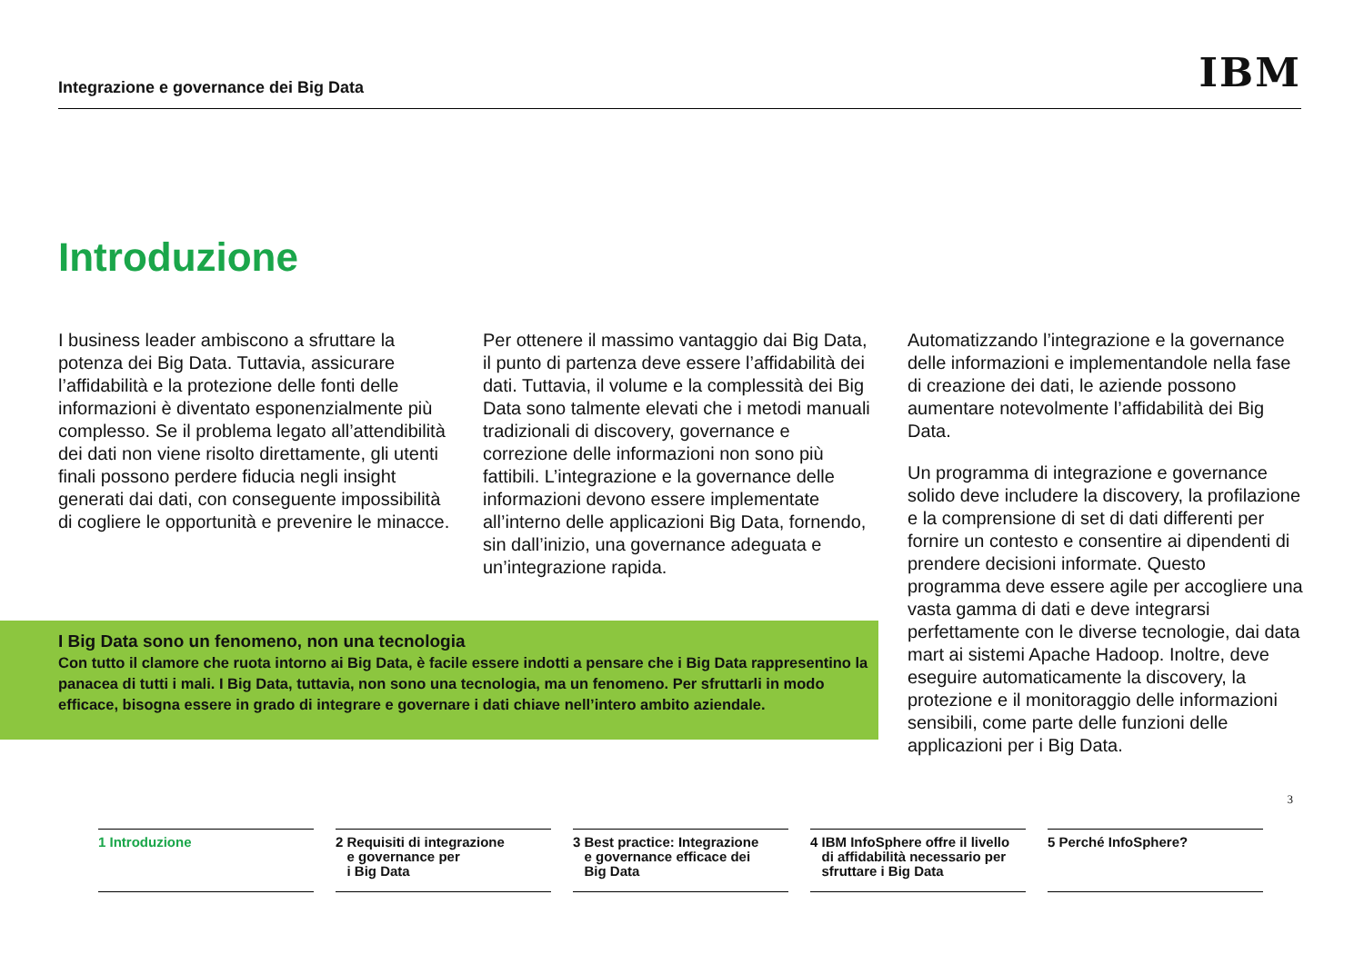Integrazione e governance dei Big Data
IBM
Introduzione
I business leader ambiscono a sfruttare la potenza dei Big Data. Tuttavia, assicurare l’affidabilità e la protezione delle fonti delle informazioni è diventato esponenzialmente più complesso. Se il problema legato all’attendibilità dei dati non viene risolto direttamente, gli utenti finali possono perdere fiducia negli insight generati dai dati, con conseguente impossibilità di cogliere le opportunità e prevenire le minacce.
Per ottenere il massimo vantaggio dai Big Data, il punto di partenza deve essere l’affidabilità dei dati. Tuttavia, il volume e la complessità dei Big Data sono talmente elevati che i metodi manuali tradizionali di discovery, governance e correzione delle informazioni non sono più fattibili. L’integrazione e la governance delle informazioni devono essere implementate all’interno delle applicazioni Big Data, fornendo, sin dall’inizio, una governance adeguata e un’integrazione rapida.
Automatizzando l’integrazione e la governance delle informazioni e implementandole nella fase di creazione dei dati, le aziende possono aumentare notevolmente l’affidabilità dei Big Data.
Un programma di integrazione e governance solido deve includere la discovery, la profilazione e la comprensione di set di dati differenti per fornire un contesto e consentire ai dipendenti di prendere decisioni informate. Questo programma deve essere agile per accogliere una vasta gamma di dati e deve integrarsi perfettamente con le diverse tecnologie, dai data mart ai sistemi Apache Hadoop. Inoltre, deve eseguire automaticamente la discovery, la protezione e il monitoraggio delle informazioni sensibili, come parte delle funzioni delle applicazioni per i Big Data.
I Big Data sono un fenomeno, non una tecnologia
Con tutto il clamore che ruota intorno ai Big Data, è facile essere indotti a pensare che i Big Data rappresentino la panacea di tutti i mali. I Big Data, tuttavia, non sono una tecnologia, ma un fenomeno. Per sfruttarli in modo efficace, bisogna essere in grado di integrare e governare i dati chiave nell’intero ambito aziendale.
3
1 Introduzione 2 Requisiti di integrazione
e governance per
i Big Data
3 Best practice: Integrazione
e governance efficace dei
Big Data
4 IBM InfoSphere offre il livello
di affidabilità necessario per
sfruttare i Big Data
5 Perché InfoSphere?